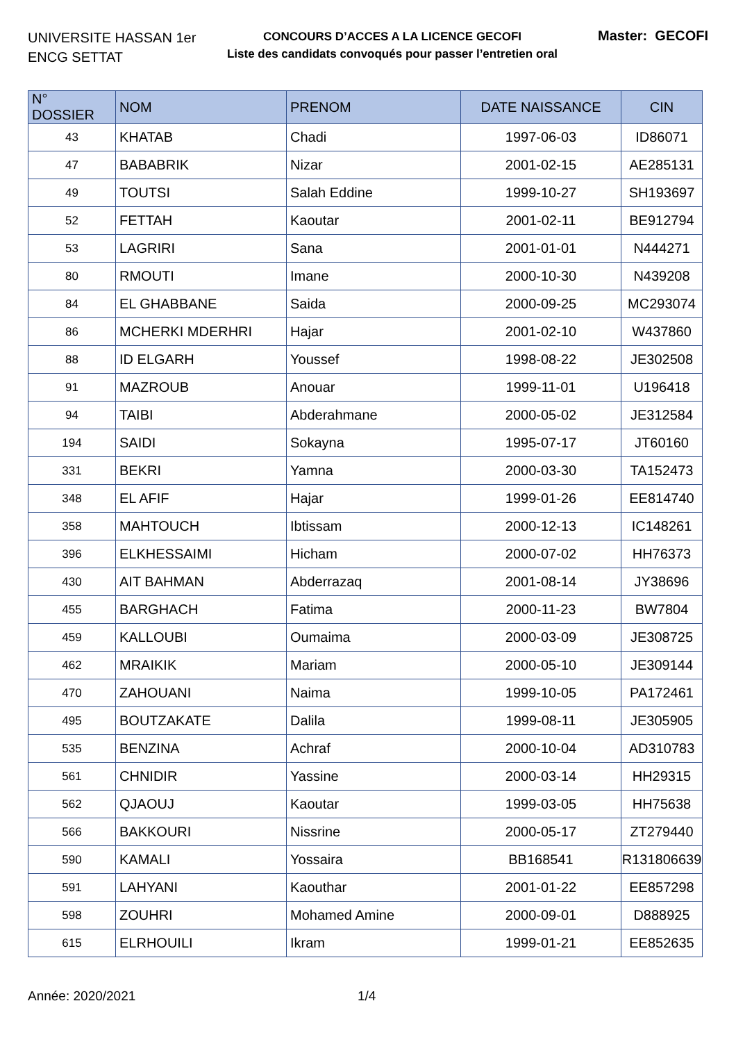UNIVERSITE HASSAN 1er
ENCG SETTAT
CONCOURS D’ACCES A LA LICENCE GECOFI
Liste des candidats convoqués pour passer l’entretien oral
Master: GECOFI
| N° DOSSIER | NOM | PRENOM | DATE NAISSANCE | CIN |
| --- | --- | --- | --- | --- |
| 43 | KHATAB | Chadi | 1997-06-03 | ID86071 |
| 47 | BABABRIK | Nizar | 2001-02-15 | AE285131 |
| 49 | TOUTSI | Salah Eddine | 1999-10-27 | SH193697 |
| 52 | FETTAH | Kaoutar | 2001-02-11 | BE912794 |
| 53 | LAGRIRI | Sana | 2001-01-01 | N444271 |
| 80 | RMOUTI | Imane | 2000-10-30 | N439208 |
| 84 | EL GHABBANE | Saida | 2000-09-25 | MC293074 |
| 86 | MCHERKI MDERHRI | Hajar | 2001-02-10 | W437860 |
| 88 | ID ELGARH | Youssef | 1998-08-22 | JE302508 |
| 91 | MAZROUB | Anouar | 1999-11-01 | U196418 |
| 94 | TAIBI | Abderahmane | 2000-05-02 | JE312584 |
| 194 | SAIDI | Sokayna | 1995-07-17 | JT60160 |
| 331 | BEKRI | Yamna | 2000-03-30 | TA152473 |
| 348 | EL AFIF | Hajar | 1999-01-26 | EE814740 |
| 358 | MAHTOUCH | Ibtissam | 2000-12-13 | IC148261 |
| 396 | ELKHESSAIMI | Hicham | 2000-07-02 | HH76373 |
| 430 | AIT BAHMAN | Abderrazaq | 2001-08-14 | JY38696 |
| 455 | BARGHACH | Fatima | 2000-11-23 | BW7804 |
| 459 | KALLOUBI | Oumaima | 2000-03-09 | JE308725 |
| 462 | MRAIKIK | Mariam | 2000-05-10 | JE309144 |
| 470 | ZAHOUANI | Naima | 1999-10-05 | PA172461 |
| 495 | BOUTZAKATE | Dalila | 1999-08-11 | JE305905 |
| 535 | BENZINA | Achraf | 2000-10-04 | AD310783 |
| 561 | CHNIDIR | Yassine | 2000-03-14 | HH29315 |
| 562 | QJAOUJ | Kaoutar | 1999-03-05 | HH75638 |
| 566 | BAKKOURI | Nissrine | 2000-05-17 | ZT279440 |
| 590 | KAMALI | Yossaira | BB168541 | R131806639 |
| 591 | LAHYANI | Kaouthar | 2001-01-22 | EE857298 |
| 598 | ZOUHRI | Mohamed Amine | 2000-09-01 | D888925 |
| 615 | ELRHOUILI | Ikram | 1999-01-21 | EE852635 |
Année: 2020/2021 1/4